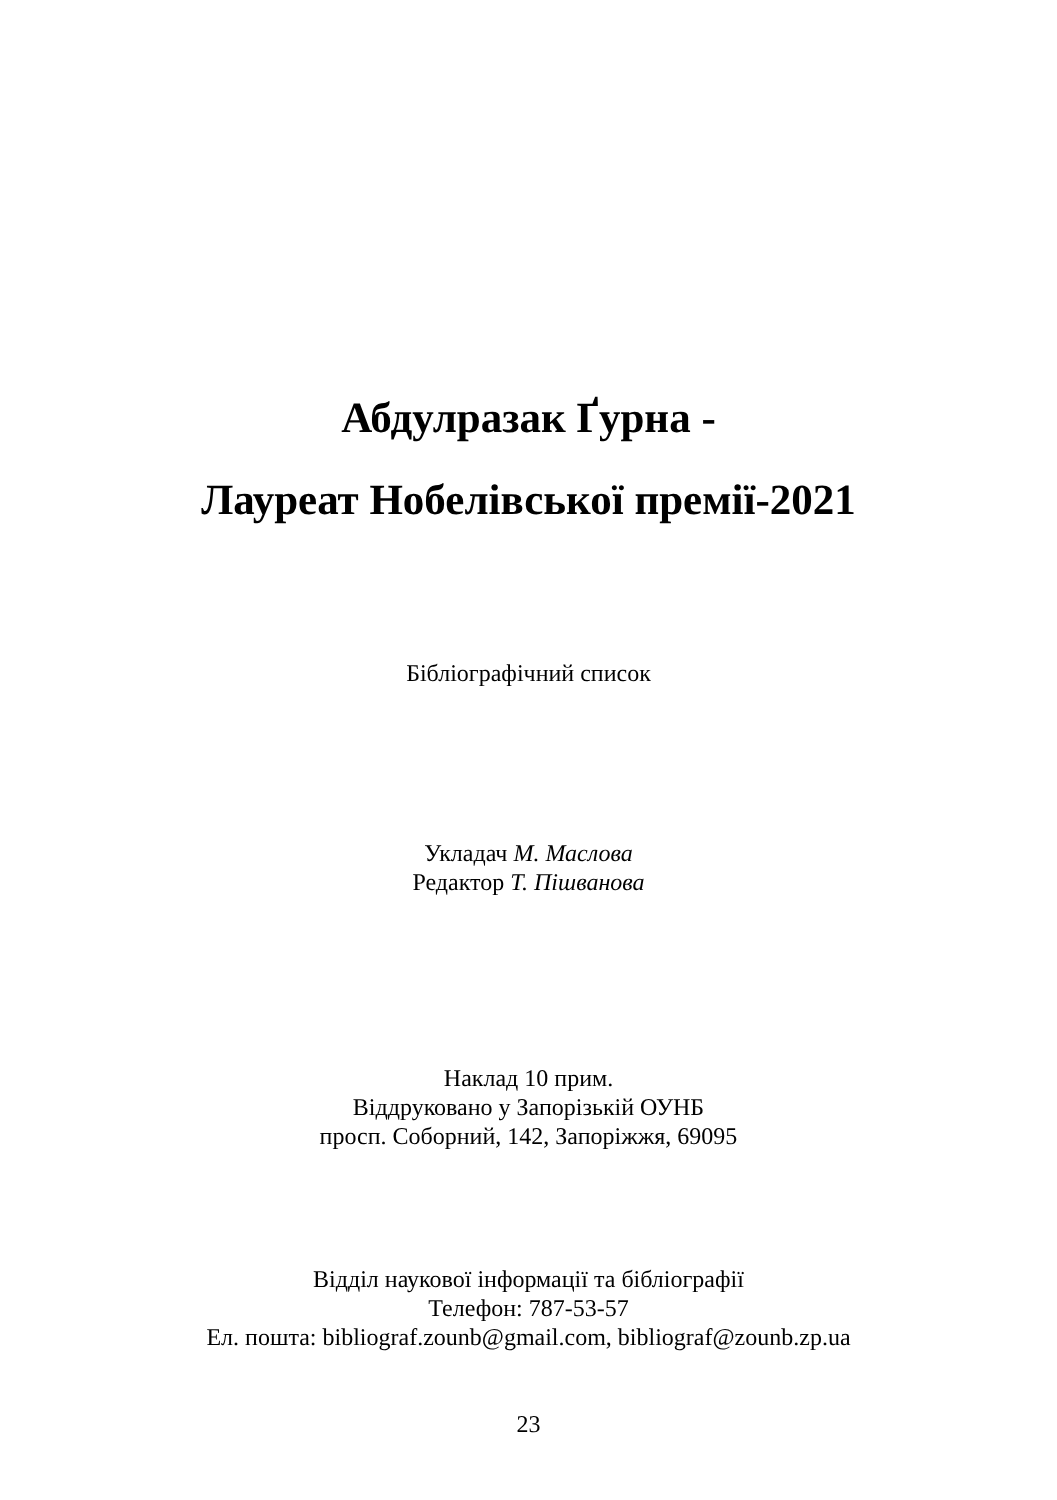Абдулразак Ґурна -
Лауреат Нобелівської премії-2021
Бібліографічний список
Укладач М. Маслова
Редактор Т. Пішванова
Наклад 10 прим.
Віддруковано у Запорізькій ОУНБ
просп. Соборний, 142, Запоріжжя, 69095
Відділ наукової інформації та бібліографії
Телефон: 787-53-57
Ел. пошта: bibliograf.zounb@gmail.com, bibliograf@zounb.zp.ua
23